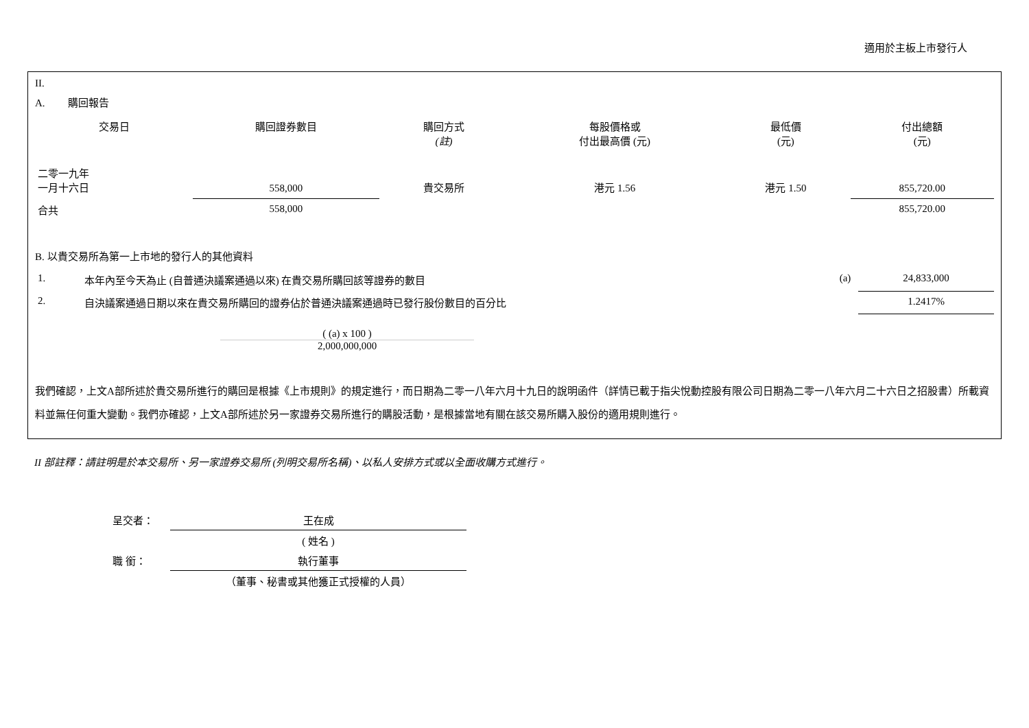適用於主板上市發行人
II.
A. 購回報告
| 交易日 | 購回證券數目 | 購回方式 (註) | 每股價格或 付出最高價 (元) | 最低價 (元) | 付出總額 (元) |
| --- | --- | --- | --- | --- | --- |
| 二零一九年 一月十六日 | 558,000 | 貴交易所 | 港元 1.56 | 港元 1.50 | 855,720.00 |
| 合共 | 558,000 | | | | 855,720.00 |
B. 以貴交易所為第一上市地的發行人的其他資料
| 1. | 本年內至今天為止 (自普通決議案通過以來) 在貴交易所購回該等證券的數目 | (a) | 24,833,000 |
| 2. | 自決議案通過日期以來在貴交易所購回的證券佔於普通決議案通過時已發行股份數目的百分比 | | 1.2417% |
( (a) x 100 )
2,000,000,000
我們確認，上文A部所述於貴交易所進行的購回是根據《上市規則》的規定進行，而日期為二零一八年六月十九日的說明函件（詳情已載于指尖悅動控股有限公司日期為二零一八年六月二十六日之招股書）所載資料並無任何重大變動。我們亦確認，上文A部所述於另一家證券交易所進行的購股活動，是根據當地有關在該交易所購入股份的適用規則進行。
II 部註釋：請註明是於本交易所、另一家證券交易所 (列明交易所名稱)、以私人安排方式或以全面收購方式進行。
| 呈交者： | 王在成 |
| | ( 姓名 ) |
| 職 銜： | 執行董事 |
| | （董事、秘書或其他獲正式授權的人員） |